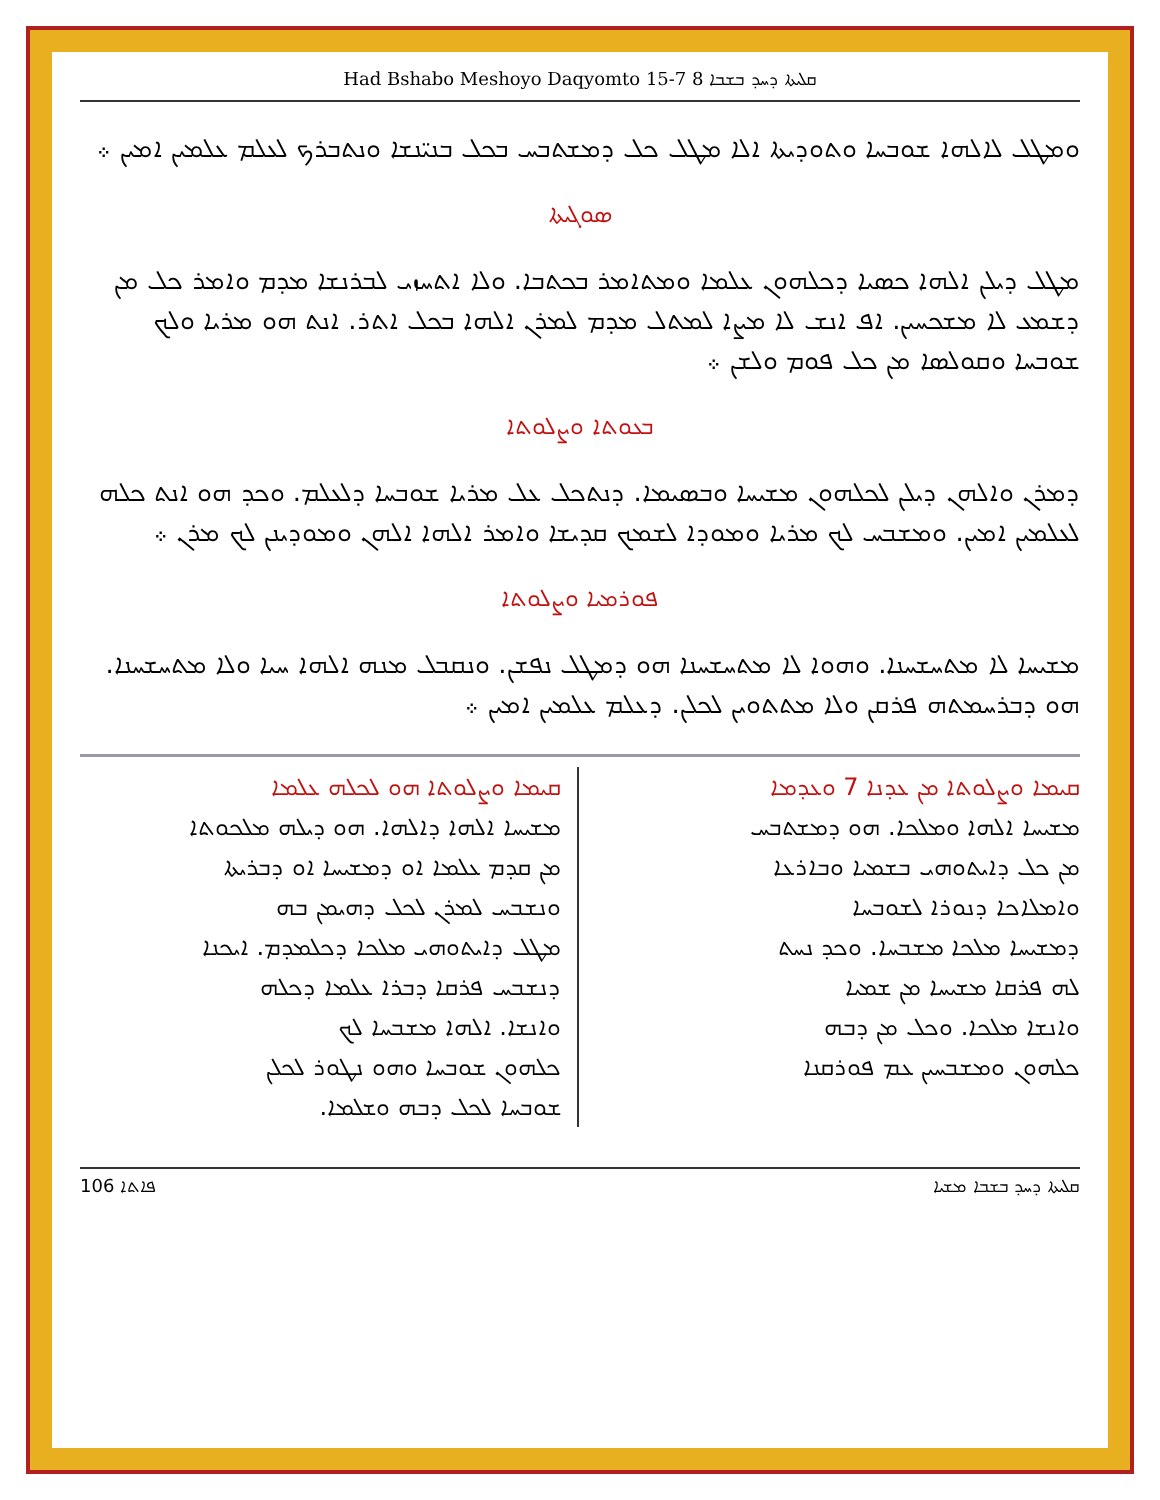Had Bshabo Meshoyo Daqyomto 15-7 ܩܠܝܬܐ ܕܚܕ ܒܫܒܐ 8
ܘܡܛܠ ܠܐܠܗܐ ܫܘܒܚܐ ܘܬܘܕܝܬܐ ܐܠܐ ܡܛܠ ܟܠ ܕܡܫܬܒܚ ܒܟܠ ܒܢܝ̈ܢܫܐ ܘܢܬܒܪܟ ܠܥܠܡ ܥܠܡܝܢ ܐܡܝܢ ܀
ܣܘܓܝܬܐ
ܡܛܠ ܕܝܠܢ ܐܠܗܐ ܟܣܝܐ ܕܟܠܗܘܢ ܥܠܡܐ ܘܡܬܐܡܪ ܒܟܬܒܐ. ܘܠܐ ܐܬܚܙܝ ܠܒܪܢܫܐ ܡܕܡ ܘܐܡܪ ܟܠ ܡܢ ܕܫܡܥ ܠܐ ܡܫܟܚܝܢ. ܐܦ ܐܢܫ ܠܐ ܡܨܐ ܠܡܬܠ ܡܕܡ ܠܡܪܢ ܐܠܗܐ ܒܟܠ ܐܬܪ. ܐܢܬ ܗܘ ܡܪܝܐ ܘܠܟ ܫܘܒܚܐ ܘܩܘܠܣܐ ܡܢ ܟܠ ܦܘܡ ܘܠܫܢ ܀
ܒܥܘܬܐ ܘܨܠܘܬܐ
ܕܡܪܢ ܘܐܠܗܢ ܕܝܠܢ ܠܟܠܗܘܢ ܡܫܝܚܐ ܘܒܣܝܡܐ. ܕܢܬܟܠ ܥܠ ܡܪܝܐ ܫܘܒܚܐ ܕܠܥܠܡ. ܘܟܕ ܗܘ ܐܢܬ ܟܠܗ ܠܥܠܡܝܢ ܐܡܝܢ. ܘܡܫܒܚ ܠܟ ܡܪܝܐ ܘܡܘܕܐ ܠܫܡܟ ܩܕܝܫܐ ܘܐܡܪ ܐܠܗܐ ܐܠܗܢ ܘܡܘܕܝܢܢ ܠܟ ܡܪܢ ܀
ܦܘܪܡܝܐ ܘܨܠܘܬܐ
ܡܫܝܚܐ ܠܐ ܡܬܚܫܚܢܐ. ܘܗܘܐ ܠܐ ܡܬܚܫܚܢܐ ܗܘ ܕܡܛܠ ܢܦܫܢ. ܘܢܩܒܠ ܡܢܗ ܐܠܗܐ ܚܝܐ ܘܠܐ ܡܬܚܫܚܢܐ. ܗܘ ܕܒܪܚܡܬܗ ܦܪܩܢ ܘܠܐ ܡܬܬܘܝܢ ܠܟܠܢ. ܕܥܠܡ ܥܠܡܝܢ ܐܡܝܢ ܀
ܩܝܡܐ ܘܨܠܘܬܐ ܡܢ ܥܕܢܐ 7 ܘܥܕܡܐ
ܡܫܝܚܐ ܐܠܗܐ ܘܡܠܟܐ. ܗܘ ܕܡܫܬܒܚ
ܡܢ ܟܠ ܕܐܝܬܘܗܝ ܒܫܡܝܐ ܘܒܐܪܥܐ
ܘܐܡܠܐܟܐ ܕܢܘܪܐ ܠܫܘܒܚܐ
ܕܡܫܝܚܐ ܡܠܟܐ ܡܫܒܚܐ. ܘܟܕ ܢܚܬ
ܠܗ ܦܪܩܐ ܡܫܝܚܐ ܡܢ ܫܡܝܐ
ܘܐܢܫܐ ܡܠܟܐ. ܘܟܠ ܡܢ ܕܒܗ
ܟܠܗܘܢ ܘܡܫܒܚܝܢ ܥܡ ܦܘܪܩܢܐ
ܩܝܡܐ ܘܨܠܘܬܐ ܗܘ ܠܟܠܗ ܥܠܡܐ
ܡܫܝܚܐ ܐܠܗܐ ܕܐܠܗܐ. ܗܘ ܕܝܠܗ ܡܠܟܘܬܐ
ܡܢ ܩܕܡ ܥܠܡܐ ܐܘ ܕܡܫܝܚܐ ܐܘ ܕܒܪܝܬܐ
ܘܢܫܒܚ ܠܡܪܢ ܠܟܠ ܕܗܝܡܢ ܒܗ
ܡܛܠ ܕܐܝܬܘܗܝ ܡܠܟܐ ܕܟܠܡܕܡ. ܐܝܟܢܐ
ܕܢܫܒܚ ܦܪܩܐ ܕܒܪܐ ܥܠܡܐ ܕܟܠܗ
ܘܐܢܫܐ. ܐܠܗܐ ܡܫܒܚܐ ܠܟ
ܟܠܗܘܢ ܫܘܒܚܐ ܘܗܘ ܢܛܘܪ ܠܟܠܢ
ܫܘܒܚܐ ܠܟܠ ܕܒܗ ܘܫܠܡܐ.
ܦܐܬܐ 106 ܩܠܝܬܐ ܕܚܕ ܒܫܒܐ ܡܫܝܐ